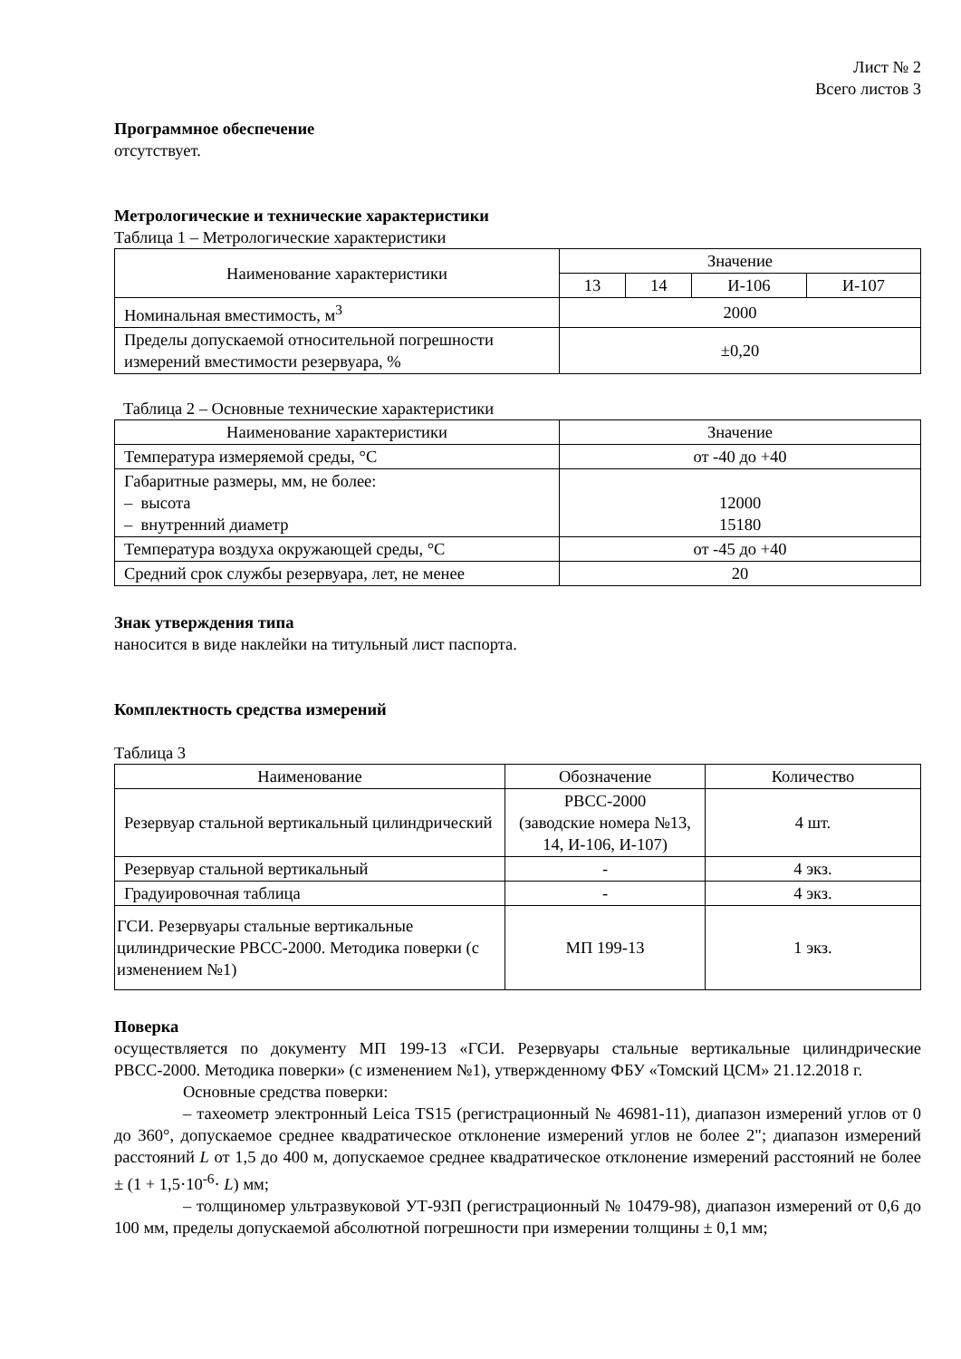Лист № 2
Всего листов 3
Программное обеспечение
отсутствует.
Метрологические и технические характеристики
Таблица 1 – Метрологические характеристики
| Наименование характеристики | Значение | | | |
| --- | --- | --- | --- | --- |
| | 13 | 14 | И-106 | И-107 |
| Номинальная вместимость, м<sup>3</sup> | 2000 | | | |
| Пределы допускаемой относительной погрешности измерений вместимости резервуара, % | ±0,20 | | | |
Таблица 2 – Основные технические характеристики
| Наименование характеристики | Значение |
| --- | --- |
| Температура измеряемой среды, °C | от -40 до +40 |
| Габаритные размеры, мм, не более: – высота – внутренний диаметр | 12000 15180 |
| Температура воздуха окружающей среды, °C | от -45 до +40 |
| Средний срок службы резервуара, лет, не менее | 20 |
Знак утверждения типа
наносится в виде наклейки на титульный лист паспорта.
Комплектность средства измерений
Таблица 3
| Наименование | Обозначение | Количество |
| --- | --- | --- |
| Резервуар стальной вертикальный цилиндрический | РВСС-2000 (заводские номера №13, 14, И-106, И-107) | 4 шт. |
| Резервуар стальной вертикальный | - | 4 экз. |
| Градуировочная таблица | - | 4 экз. |
| ГСИ. Резервуары стальные вертикальные цилиндрические РВСС-2000. Методика поверки (с изменением №1) | МП 199-13 | 1 экз. |
Поверка
осуществляется по документу МП 199-13 «ГСИ. Резервуары стальные вертикальные цилиндрические РВСС-2000. Методика поверки» (с изменением №1), утвержденному ФБУ «Томский ЦСМ» 21.12.2018 г.
Основные средства поверки:
– тахеометр электронный Leica TS15 (регистрационный № 46981-11), диапазон измерений углов от 0 до 360°, допускаемое среднее квадратическое отклонение измерений углов не более 2"; диапазон измерений расстояний L от 1,5 до 400 м, допускаемое среднее квадратическое отклонение измерений расстояний не более ± (1 + 1,5·10<sup>-6</sup>· L) мм;
– толщиномер ультразвуковой УТ-93П (регистрационный № 10479-98), диапазон измерений от 0,6 до 100 мм, пределы допускаемой абсолютной погрешности при измерении толщины ± 0,1 мм;